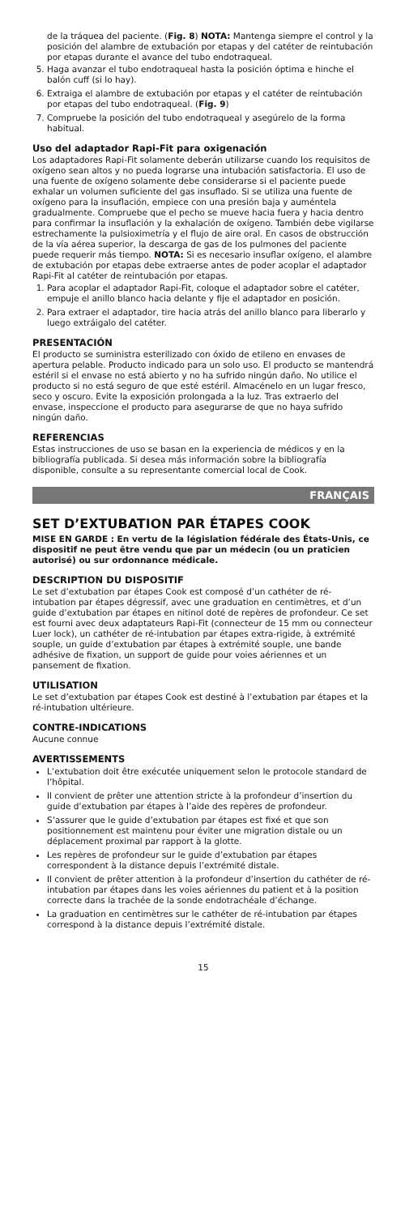de la tráquea del paciente. (Fig. 8) NOTA: Mantenga siempre el control y la posición del alambre de extubación por etapas y del catéter de reintubación por etapas durante el avance del tubo endotraqueal.
5. Haga avanzar el tubo endotraqueal hasta la posición óptima e hinche el balón cuff (si lo hay).
6. Extraiga el alambre de extubación por etapas y el catéter de reintubación por etapas del tubo endotraqueal. (Fig. 9)
7. Compruebe la posición del tubo endotraqueal y asegúrelo de la forma habitual.
Uso del adaptador Rapi-Fit para oxigenación
Los adaptadores Rapi-Fit solamente deberán utilizarse cuando los requisitos de oxígeno sean altos y no pueda lograrse una intubación satisfactoria. El uso de una fuente de oxígeno solamente debe considerarse si el paciente puede exhalar un volumen suficiente del gas insuflado. Si se utiliza una fuente de oxígeno para la insuflación, empiece con una presión baja y auméntela gradualmente. Compruebe que el pecho se mueve hacia fuera y hacia dentro para confirmar la insuflación y la exhalación de oxígeno. También debe vigilarse estrechamente la pulsioximetría y el flujo de aire oral. En casos de obstrucción de la vía aérea superior, la descarga de gas de los pulmones del paciente puede requerir más tiempo. NOTA: Si es necesario insuflar oxígeno, el alambre de extubación por etapas debe extraerse antes de poder acoplar el adaptador Rapi-Fit al catéter de reintubación por etapas.
1. Para acoplar el adaptador Rapi-Fit, coloque el adaptador sobre el catéter, empuje el anillo blanco hacia delante y fije el adaptador en posición.
2. Para extraer el adaptador, tire hacia atrás del anillo blanco para liberarlo y luego extráigalo del catéter.
PRESENTACIÓN
El producto se suministra esterilizado con óxido de etileno en envases de apertura pelable. Producto indicado para un solo uso. El producto se mantendrá estéril si el envase no está abierto y no ha sufrido ningún daño. No utilice el producto si no está seguro de que esté estéril. Almacénelo en un lugar fresco, seco y oscuro. Evite la exposición prolongada a la luz. Tras extraerlo del envase, inspeccione el producto para asegurarse de que no haya sufrido ningún daño.
REFERENCIAS
Estas instrucciones de uso se basan en la experiencia de médicos y en la bibliografía publicada. Si desea más información sobre la bibliografía disponible, consulte a su representante comercial local de Cook.
FRANÇAIS
SET D’EXTUBATION PAR ÉTAPES COOK
MISE EN GARDE : En vertu de la législation fédérale des États-Unis, ce dispositif ne peut être vendu que par un médecin (ou un praticien autorisé) ou sur ordonnance médicale.
DESCRIPTION DU DISPOSITIF
Le set d’extubation par étapes Cook est composé d’un cathéter de ré-intubation par étapes dégressif, avec une graduation en centimètres, et d’un guide d’extubation par étapes en nitinol doté de repères de profondeur. Ce set est fourni avec deux adaptateurs Rapi-Fit (connecteur de 15 mm ou connecteur Luer lock), un cathéter de ré-intubation par étapes extra-rigide, à extrémité souple, un guide d’extubation par étapes à extrémité souple, une bande adhésive de fixation, un support de guide pour voies aériennes et un pansement de fixation.
UTILISATION
Le set d’extubation par étapes Cook est destiné à l’extubation par étapes et la ré-intubation ultérieure.
CONTRE-INDICATIONS
Aucune connue
AVERTISSEMENTS
L’extubation doit être exécutée uniquement selon le protocole standard de l’hôpital.
Il convient de prêter une attention stricte à la profondeur d’insertion du guide d’extubation par étapes à l’aide des repères de profondeur.
S’assurer que le guide d’extubation par étapes est fixé et que son positionnement est maintenu pour éviter une migration distale ou un déplacement proximal par rapport à la glotte.
Les repères de profondeur sur le guide d’extubation par étapes correspondent à la distance depuis l’extrémité distale.
Il convient de prêter attention à la profondeur d’insertion du cathéter de ré-intubation par étapes dans les voies aériennes du patient et à la position correcte dans la trachée de la sonde endotrachéale d’échange.
La graduation en centimètres sur le cathéter de ré-intubation par étapes correspond à la distance depuis l’extrémité distale.
15